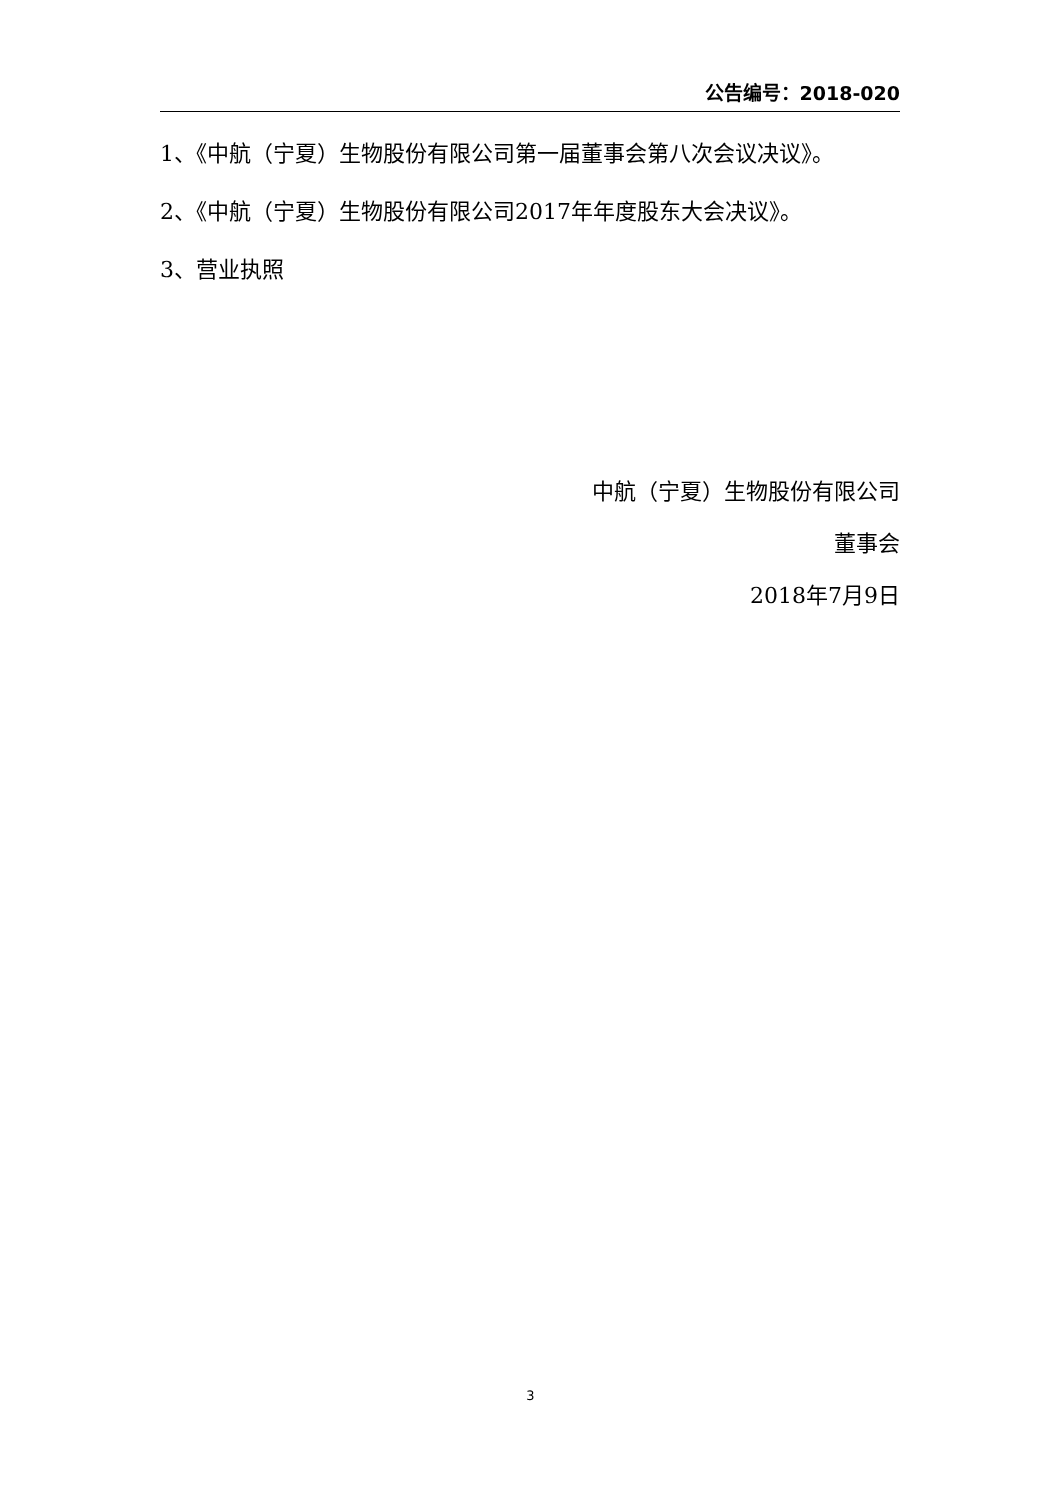公告编号：2018-020
1、《中航（宁夏）生物股份有限公司第一届董事会第八次会议决议》。
2、《中航（宁夏）生物股份有限公司2017年年度股东大会决议》。
3、营业执照
中航（宁夏）生物股份有限公司
董事会
2018年7月9日
3